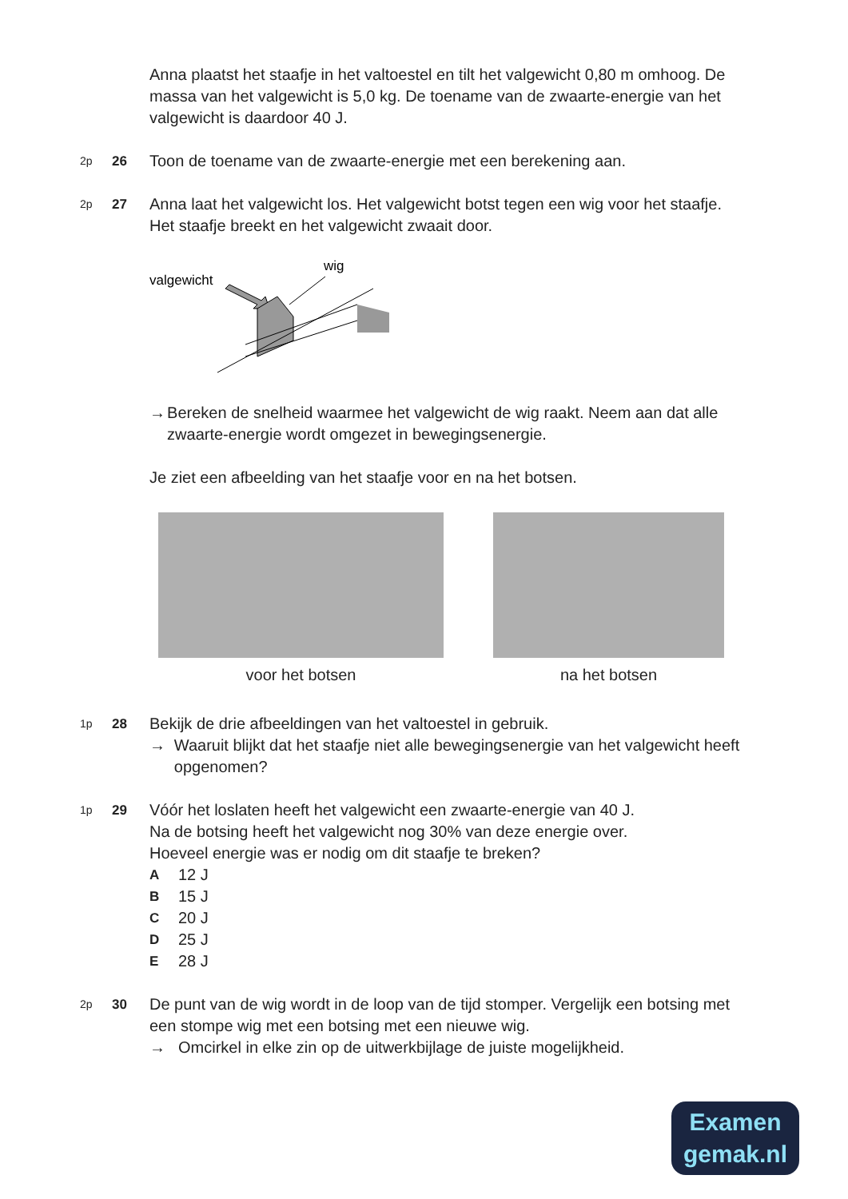Anna plaatst het staafje in het valtoestel en tilt het valgewicht 0,80 m omhoog. De massa van het valgewicht is 5,0 kg. De toename van de zwaarte-energie van het valgewicht is daardoor 40 J.
2p
26
Toon de toename van de zwaarte-energie met een berekening aan.
2p
27
Anna laat het valgewicht los. Het valgewicht botst tegen een wig voor het staafje. Het staafje breekt en het valgewicht zwaait door.
valgewicht
wig
→ Bereken de snelheid waarmee het valgewicht de wig raakt. Neem aan dat alle zwaarte-energie wordt omgezet in bewegingsenergie.
Je ziet een afbeelding van het staafje voor en na het botsen.
voor het botsen na het botsen
1p
28
Bekijk de drie afbeeldingen van het valtoestel in gebruik.
→ Waaruit blijkt dat het staafje niet alle bewegingsenergie van het valgewicht heeft opgenomen?
1p
29
Vóór het loslaten heeft het valgewicht een zwaarte-energie van 40 J.
Na de botsing heeft het valgewicht nog 30% van deze energie over.
Hoeveel energie was er nodig om dit staafje te breken?
A 12 J
B 15 J
C 20 J
D 25 J
E 28 J
2p
30
De punt van de wig wordt in de loop van de tijd stomper. Vergelijk een botsing met een stompe wig met een botsing met een nieuwe wig.
→ Omcirkel in elke zin op de uitwerkbijlage de juiste mogelijkheid.
Examen
gemak.nl